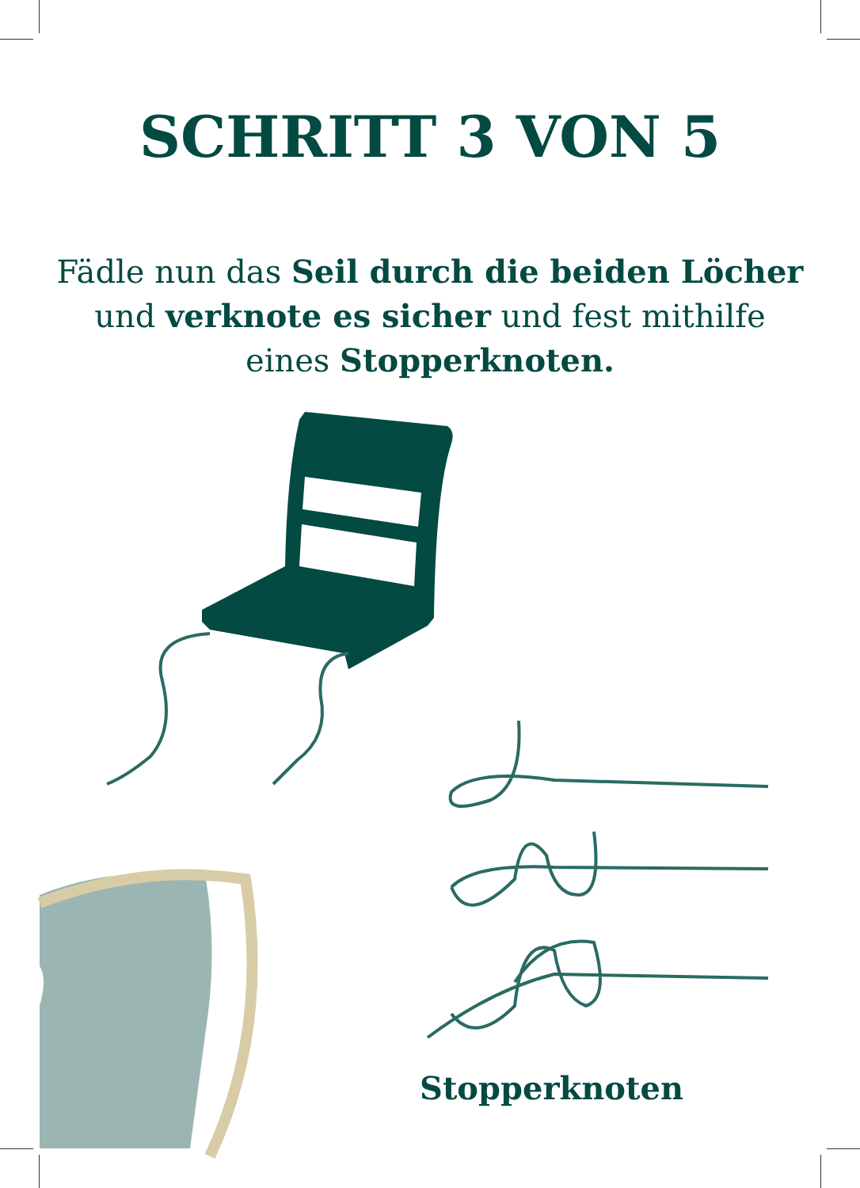SCHRITT 3 VON 5
Fädle nun das Seil durch die beiden Löcher
und verknote es sicher und fest mithilfe
eines Stopperknoten.
Stopperknoten